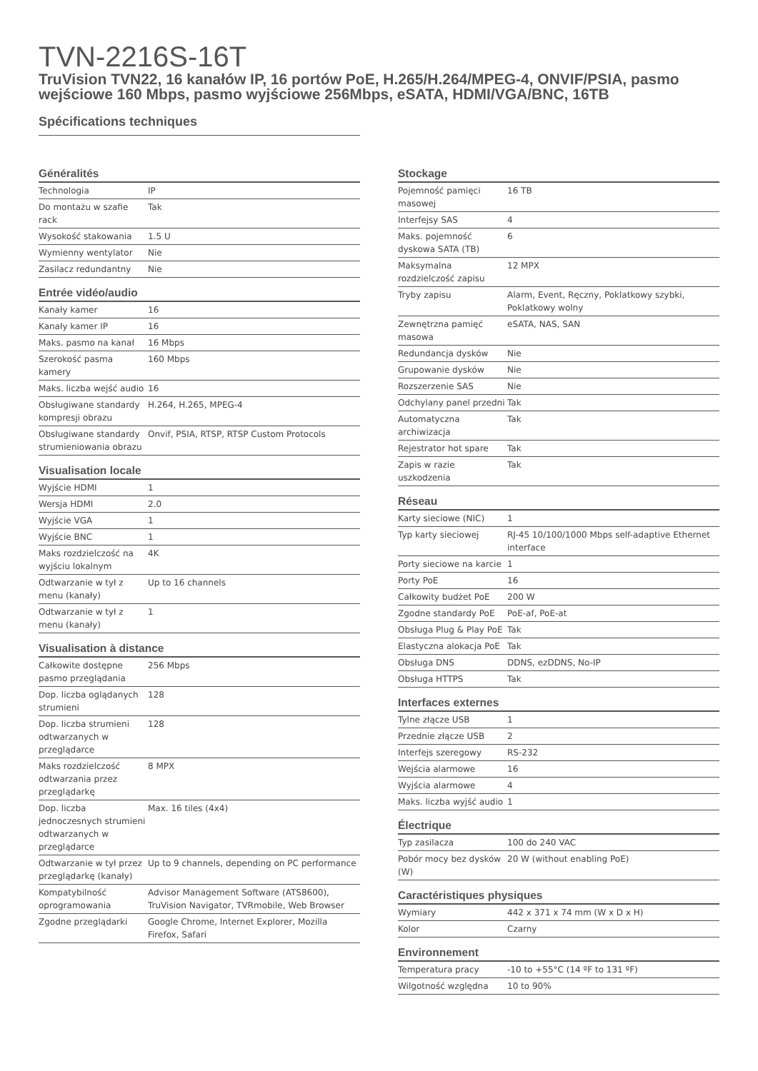TVN-2216S-16T
TruVision TVN22, 16 kanałów IP, 16 portów PoE, H.265/H.264/MPEG-4, ONVIF/PSIA, pasmo wejściowe 160 Mbps, pasmo wyjściowe 256Mbps, eSATA, HDMI/VGA/BNC, 16TB
Spécifications techniques
Généralités
| Technologia | IP |
| Do montażu w szafie rack | Tak |
| Wysokość stakowania | 1.5 U |
| Wymienny wentylator | Nie |
| Zasilacz redundantny | Nie |
Entrée vidéo/audio
| Kanały kamer | 16 |
| Kanały kamer IP | 16 |
| Maks. pasmo na kanał | 16 Mbps |
| Szerokość pasma kamery | 160 Mbps |
| Maks. liczba wejść audio | 16 |
| Obsługiwane standardy kompresji obrazu | H.264, H.265, MPEG-4 |
| Obsługiwane standardy strumieniowania obrazu | Onvif, PSIA, RTSP, RTSP Custom Protocols |
Visualisation locale
| Wyjście HDMI | 1 |
| Wersja HDMI | 2.0 |
| Wyjście VGA | 1 |
| Wyjście BNC | 1 |
| Maks rozdzielczość na wyjściu lokalnym | 4K |
| Odtwarzanie w tył z menu (kanały) | Up to 16 channels |
| Odtwarzanie w tył z menu (kanały) | 1 |
Visualisation à distance
| Całkowite dostępne pasmo przeglądania | 256 Mbps |
| Dop. liczba oglądanych strumieni | 128 |
| Dop. liczba strumieni odtwarzanych w przeglądarce | 128 |
| Maks rozdzielczość odtwarzania przez przeglądarkę | 8 MPX |
| Dop. liczba jednoczesnych strumieni odtwarzanych w przeglądarce | Max. 16 tiles (4x4) |
| Odtwarzanie w tył przez przeglądarkę (kanały) | Up to 9 channels, depending on PC performance |
| Kompatybilność oprogramowania | Advisor Management Software (ATS8600), TruVision Navigator, TVRmobile, Web Browser |
| Zgodne przeglądarki | Google Chrome, Internet Explorer, Mozilla Firefox, Safari |
Stockage
| Pojemność pamięci masowej | 16 TB |
| Interfejsy SAS | 4 |
| Maks. pojemność dyskowa SATA (TB) | 6 |
| Maksymalna rozdzielczość zapisu | 12 MPX |
| Tryby zapisu | Alarm, Event, Ręczny, Poklatkowy szybki, Poklatkowy wolny |
| Zewnętrzna pamięć masowa | eSATA, NAS, SAN |
| Redundancja dysków | Nie |
| Grupowanie dysków | Nie |
| Rozszerzenie SAS | Nie |
| Odchylany panel przedni | Tak |
| Automatyczna archiwizacja | Tak |
| Rejestrator hot spare | Tak |
| Zapis w razie uszkodzenia | Tak |
Réseau
| Karty sieciowe (NIC) | 1 |
| Typ karty sieciowej | RJ-45 10/100/1000 Mbps self-adaptive Ethernet interface |
| Porty sieciowe na karcie | 1 |
| Porty PoE | 16 |
| Całkowity budżet PoE | 200 W |
| Zgodne standardy PoE | PoE-af, PoE-at |
| Obsługa Plug & Play PoE | Tak |
| Elastyczna alokacja PoE | Tak |
| Obsługa DNS | DDNS, ezDDNS, No-IP |
| Obsługa HTTPS | Tak |
Interfaces externes
| Tylne złącze USB | 1 |
| Przednie złącze USB | 2 |
| Interfejs szeregowy | RS-232 |
| Wejścia alarmowe | 16 |
| Wyjścia alarmowe | 4 |
| Maks. liczba wyjść audio | 1 |
Électrique
| Typ zasilacza | 100 do 240 VAC |
| Pobór mocy bez dysków (W) | 20 W (without enabling PoE) |
Caractéristiques physiques
| Wymiary | 442 x 371 x 74 mm (W x D x H) |
| Kolor | Czarny |
Environnement
| Temperatura pracy | -10 to +55°C (14 ºF to 131 ºF) |
| Wilgotność względna | 10 to 90% |